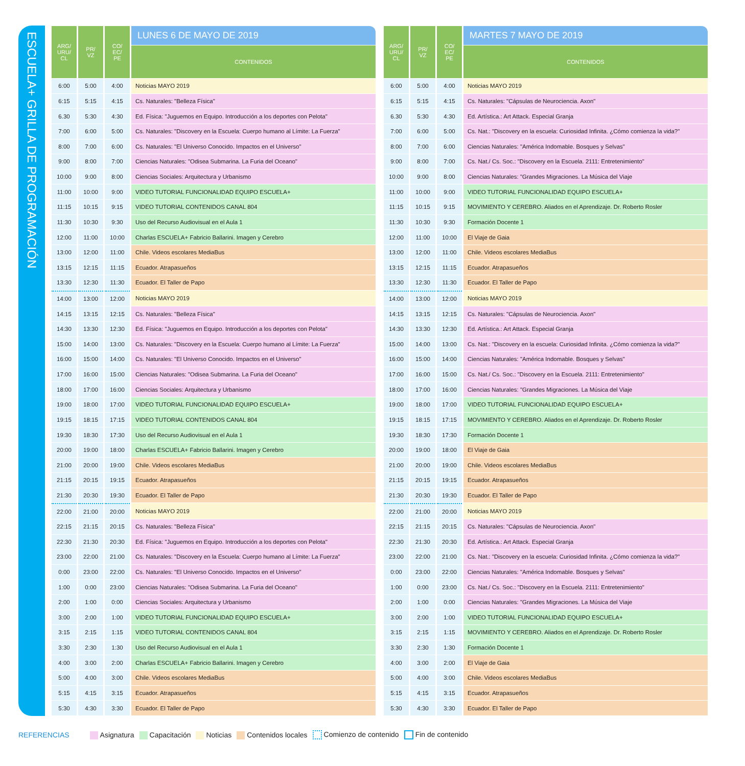ESCUELA+ GRILLA DE PROGRAMACIÓN
| ARG/ URU/ CL | PR/ VZ | CO/ EC/ PE | LUNES 6 DE MAYO DE 2019 |
| --- | --- | --- | --- |
| | | | CONTENIDOS |
| 6:00 | 5:00 | 4:00 | Noticias MAYO 2019 |
| 6:15 | 5:15 | 4:15 | Cs. Naturales: "Belleza Física" |
| 6.30 | 5:30 | 4:30 | Ed. Física: "Juguemos en Equipo. Introducción a los deportes con Pelota" |
| 7:00 | 6:00 | 5:00 | Cs. Naturales: "Discovery en la Escuela: Cuerpo humano al Límite: La Fuerza" |
| 8:00 | 7:00 | 6:00 | Cs. Naturales: "El Universo Conocido. Impactos en el Universo" |
| 9:00 | 8:00 | 7:00 | Ciencias Naturales: "Odisea Submarina. La Furia del Oceano" |
| 10:00 | 9:00 | 8:00 | Ciencias Sociales: Arquitectura y Urbanismo |
| 11:00 | 10:00 | 9:00 | VIDEO TUTORIAL FUNCIONALIDAD EQUIPO ESCUELA+ |
| 11:15 | 10:15 | 9:15 | VIDEO TUTORIAL CONTENIDOS CANAL 804 |
| 11:30 | 10:30 | 9:30 | Uso del Recurso Audiovisual en el Aula 1 |
| 12:00 | 11:00 | 10:00 | Charlas ESCUELA+ Fabricio Ballarini. Imagen y Cerebro |
| 13:00 | 12:00 | 11:00 | Chile. Videos escolares MediaBus |
| 13:15 | 12:15 | 11:15 | Ecuador. Atrapasueños |
| 13:30 | 12:30 | 11:30 | Ecuador. El Taller de Papo |
| 14:00 | 13:00 | 12:00 | Noticias MAYO 2019 |
| 14:15 | 13:15 | 12:15 | Cs. Naturales: "Belleza Física" |
| 14:30 | 13:30 | 12:30 | Ed. Física: "Juguemos en Equipo. Introducción a los deportes con Pelota" |
| 15:00 | 14:00 | 13:00 | Cs. Naturales: "Discovery en la Escuela: Cuerpo humano al Límite: La Fuerza" |
| 16:00 | 15:00 | 14:00 | Cs. Naturales: "El Universo Conocido. Impactos en el Universo" |
| 17:00 | 16:00 | 15:00 | Ciencias Naturales: "Odisea Submarina. La Furia del Oceano" |
| 18:00 | 17:00 | 16:00 | Ciencias Sociales: Arquitectura y Urbanismo |
| 19:00 | 18:00 | 17:00 | VIDEO TUTORIAL FUNCIONALIDAD EQUIPO ESCUELA+ |
| 19:15 | 18:15 | 17:15 | VIDEO TUTORIAL CONTENIDOS CANAL 804 |
| 19:30 | 18:30 | 17:30 | Uso del Recurso Audiovisual en el Aula 1 |
| 20:00 | 19:00 | 18:00 | Charlas ESCUELA+ Fabricio Ballarini. Imagen y Cerebro |
| 21:00 | 20:00 | 19:00 | Chile. Videos escolares MediaBus |
| 21:15 | 20:15 | 19:15 | Ecuador. Atrapasueños |
| 21:30 | 20:30 | 19:30 | Ecuador. El Taller de Papo |
| 22:00 | 21:00 | 20:00 | Noticias MAYO 2019 |
| 22:15 | 21:15 | 20:15 | Cs. Naturales: "Belleza Física" |
| 22:30 | 21:30 | 20:30 | Ed. Física: "Juguemos en Equipo. Introducción a los deportes con Pelota" |
| 23:00 | 22:00 | 21:00 | Cs. Naturales: "Discovery en la Escuela: Cuerpo humano al Límite: La Fuerza" |
| 0:00 | 23:00 | 22:00 | Cs. Naturales: "El Universo Conocido. Impactos en el Universo" |
| 1:00 | 0:00 | 23:00 | Ciencias Naturales: "Odisea Submarina. La Furia del Oceano" |
| 2:00 | 1:00 | 0:00 | Ciencias Sociales: Arquitectura y Urbanismo |
| 3:00 | 2:00 | 1:00 | VIDEO TUTORIAL FUNCIONALIDAD EQUIPO ESCUELA+ |
| 3:15 | 2:15 | 1:15 | VIDEO TUTORIAL CONTENIDOS CANAL 804 |
| 3:30 | 2:30 | 1:30 | Uso del Recurso Audiovisual en el Aula 1 |
| 4:00 | 3:00 | 2:00 | Charlas ESCUELA+ Fabricio Ballarini. Imagen y Cerebro |
| 5:00 | 4:00 | 3:00 | Chile. Videos escolares MediaBus |
| 5:15 | 4:15 | 3:15 | Ecuador. Atrapasueños |
| 5:30 | 4:30 | 3:30 | Ecuador. El Taller de Papo |
| ARG/ URU/ CL | PR/ VZ | CO/ EC/ PE | MARTES 7 MAYO DE 2019 |
| --- | --- | --- | --- |
| | | | CONTENIDOS |
| 6:00 | 5:00 | 4:00 | Noticias MAYO 2019 |
| 6:15 | 5:15 | 4:15 | Cs. Naturales: "Cápsulas de Neurociencia. Axon" |
| 6.30 | 5:30 | 4:30 | Ed. Artística.: Art Attack. Especial Granja |
| 7:00 | 6:00 | 5:00 | Cs. Nat.: "Discovery en la escuela: Curiosidad Infinita. ¿Cómo comienza la vida?" |
| 8:00 | 7:00 | 6:00 | Ciencias Naturales: "América Indomable. Bosques y Selvas" |
| 9:00 | 8:00 | 7:00 | Cs. Nat./ Cs. Soc.: "Discovery en la Escuela. 2111: Entretenimiento" |
| 10:00 | 9:00 | 8:00 | Ciencias Naturales: "Grandes Migraciones. La Música del Viaje |
| 11:00 | 10:00 | 9:00 | VIDEO TUTORIAL FUNCIONALIDAD EQUIPO ESCUELA+ |
| 11:15 | 10:15 | 9:15 | MOVIMIENTO Y CEREBRO. Aliados en el Aprendizaje. Dr. Roberto Rosler |
| 11:30 | 10:30 | 9:30 | Formación Docente 1 |
| 12:00 | 11:00 | 10:00 | El Viaje de Gaia |
| 13:00 | 12:00 | 11:00 | Chile. Videos escolares MediaBus |
| 13:15 | 12:15 | 11:15 | Ecuador. Atrapasueños |
| 13:30 | 12:30 | 11:30 | Ecuador. El Taller de Papo |
| 14:00 | 13:00 | 12:00 | Noticias MAYO 2019 |
| 14:15 | 13:15 | 12:15 | Cs. Naturales: "Cápsulas de Neurociencia. Axon" |
| 14:30 | 13:30 | 12:30 | Ed. Artística.: Art Attack. Especial Granja |
| 15:00 | 14:00 | 13:00 | Cs. Nat.: "Discovery en la escuela: Curiosidad Infinita. ¿Cómo comienza la vida?" |
| 16:00 | 15:00 | 14:00 | Ciencias Naturales: "América Indomable. Bosques y Selvas" |
| 17:00 | 16:00 | 15:00 | Cs. Nat./ Cs. Soc.: "Discovery en la Escuela. 2111: Entretenimiento" |
| 18:00 | 17:00 | 16:00 | Ciencias Naturales: "Grandes Migraciones. La Música del Viaje |
| 19:00 | 18:00 | 17:00 | VIDEO TUTORIAL FUNCIONALIDAD EQUIPO ESCUELA+ |
| 19:15 | 18:15 | 17:15 | MOVIMIENTO Y CEREBRO. Aliados en el Aprendizaje. Dr. Roberto Rosler |
| 19:30 | 18:30 | 17:30 | Formación Docente 1 |
| 20:00 | 19:00 | 18:00 | El Viaje de Gaia |
| 21:00 | 20:00 | 19:00 | Chile. Videos escolares MediaBus |
| 21:15 | 20:15 | 19:15 | Ecuador. Atrapasueños |
| 21:30 | 20:30 | 19:30 | Ecuador. El Taller de Papo |
| 22:00 | 21:00 | 20:00 | Noticias MAYO 2019 |
| 22:15 | 21:15 | 20:15 | Cs. Naturales: "Cápsulas de Neurociencia. Axon" |
| 22:30 | 21:30 | 20:30 | Ed. Artística.: Art Attack. Especial Granja |
| 23:00 | 22:00 | 21:00 | Cs. Nat.: "Discovery en la escuela: Curiosidad Infinita. ¿Cómo comienza la vida?" |
| 0:00 | 23:00 | 22:00 | Ciencias Naturales: "América Indomable. Bosques y Selvas" |
| 1:00 | 0:00 | 23:00 | Cs. Nat./ Cs. Soc.: "Discovery en la Escuela. 2111: Entretenimiento" |
| 2:00 | 1:00 | 0:00 | Ciencias Naturales: "Grandes Migraciones. La Música del Viaje |
| 3:00 | 2:00 | 1:00 | VIDEO TUTORIAL FUNCIONALIDAD EQUIPO ESCUELA+ |
| 3:15 | 2:15 | 1:15 | MOVIMIENTO Y CEREBRO. Aliados en el Aprendizaje. Dr. Roberto Rosler |
| 3:30 | 2:30 | 1:30 | Formación Docente 1 |
| 4:00 | 3:00 | 2:00 | El Viaje de Gaia |
| 5:00 | 4:00 | 3:00 | Chile. Videos escolares MediaBus |
| 5:15 | 4:15 | 3:15 | Ecuador. Atrapasueños |
| 5:30 | 4:30 | 3:30 | Ecuador. El Taller de Papo |
REFERENCIAS Asignatura Capacitación Noticias Contenidos locales Comienzo de contenido Fin de contenido